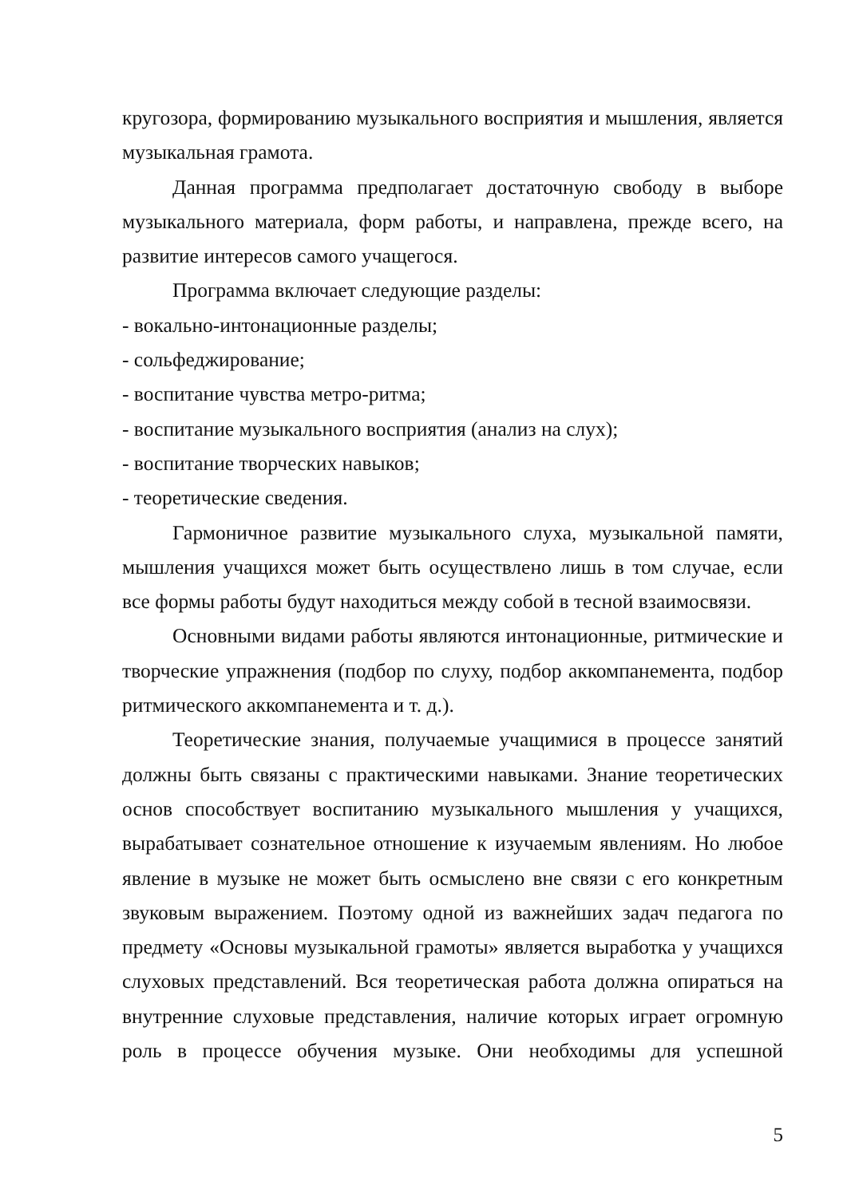кругозора, формированию музыкального восприятия и мышления, является музыкальная грамота.
Данная программа предполагает достаточную свободу в выборе музыкального материала, форм работы, и направлена, прежде всего, на развитие интересов самого учащегося.
Программа включает следующие разделы:
- вокально-интонационные разделы;
- сольфеджирование;
- воспитание чувства метро-ритма;
- воспитание музыкального восприятия (анализ на слух);
- воспитание творческих навыков;
- теоретические сведения.
Гармоничное развитие музыкального слуха, музыкальной памяти, мышления учащихся может быть осуществлено лишь в том случае, если все формы работы будут находиться между собой в тесной взаимосвязи.
Основными видами работы являются интонационные, ритмические и творческие упражнения (подбор по слуху, подбор аккомпанемента, подбор ритмического аккомпанемента и т. д.).
Теоретические знания, получаемые учащимися в процессе занятий должны быть связаны с практическими навыками. Знание теоретических основ способствует воспитанию музыкального мышления у учащихся, вырабатывает сознательное отношение к изучаемым явлениям. Но любое явление в музыке не может быть осмыслено вне связи с его конкретным звуковым выражением. Поэтому одной из важнейших задач педагога по предмету «Основы музыкальной грамоты» является выработка у учащихся слуховых представлений. Вся теоретическая работа должна опираться на внутренние слуховые представления, наличие которых играет огромную роль в процессе обучения музыке. Они необходимы для успешной
5